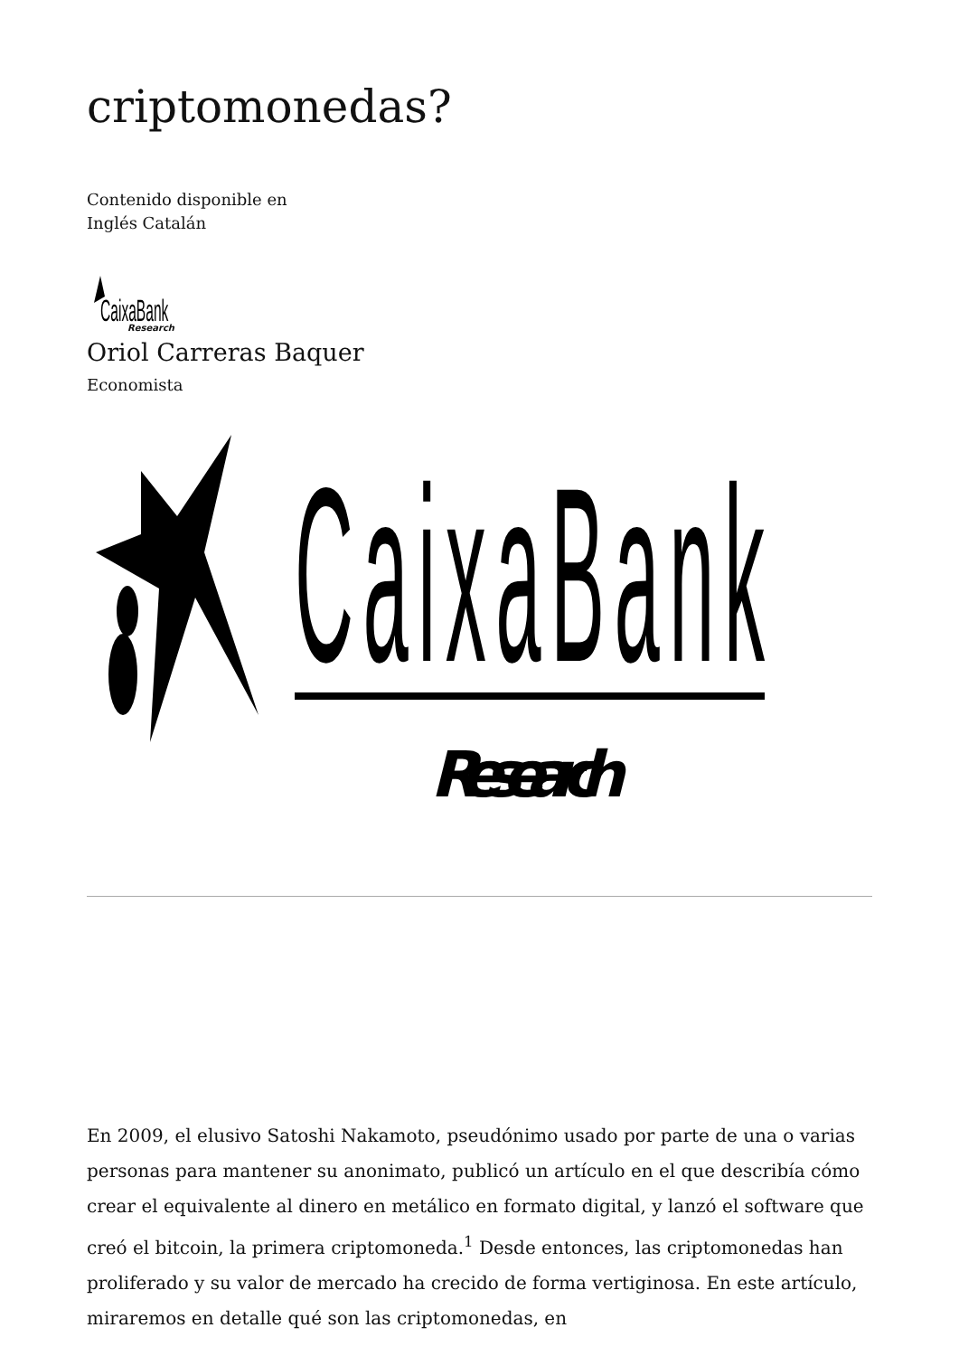criptomonedas?
Contenido disponible en
Inglés Catalán
CaixaBank
Research
Oriol Carreras Baquer
Economista
CaixaBank
Research
En 2009, el elusivo Satoshi Nakamoto, pseudónimo usado por parte de una o varias personas para mantener su anonimato, publicó un artículo en el que describía cómo crear el equivalente al dinero en metálico en formato digital, y lanzó el software que creó el bitcoin, la primera criptomoneda.<sup>1</sup> Desde entonces, las criptomonedas han proliferado y su valor de mercado ha crecido de forma vertiginosa. En este artículo, miraremos en detalle qué son las criptomonedas, en